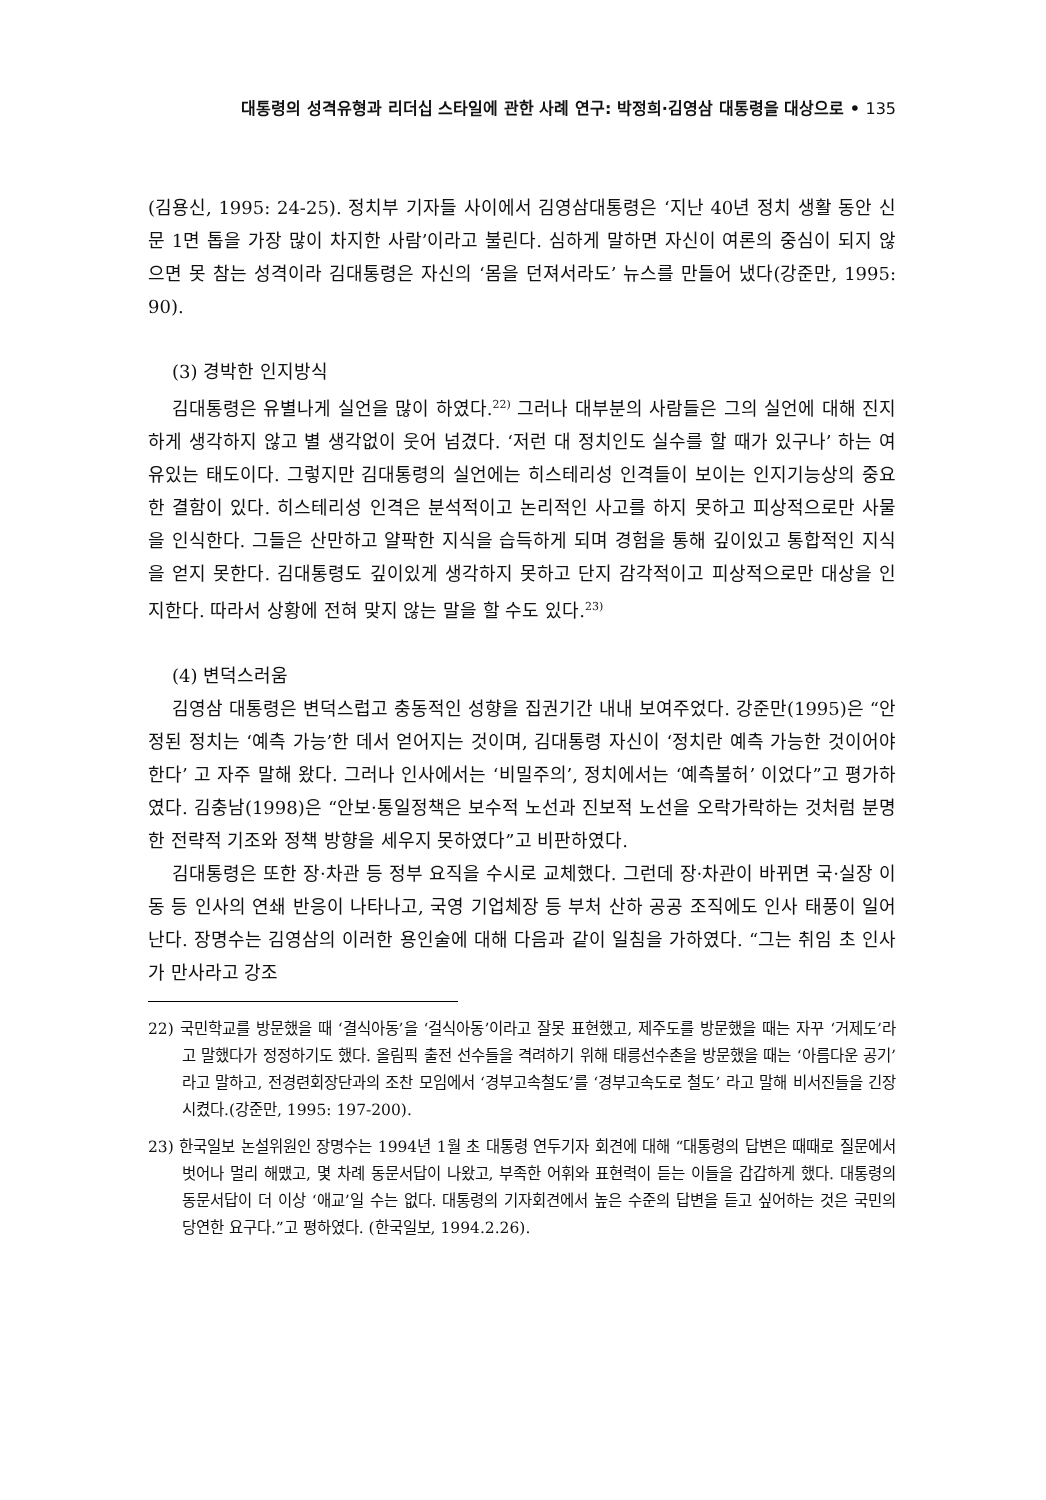대통령의 성격유형과 리더십 스타일에 관한 사례 연구: 박정희·김영삼 대통령을 대상으로 • 135
(김용신, 1995: 24-25). 정치부 기자들 사이에서 김영삼대통령은 ‘지난 40년 정치 생활 동안 신문 1면 톱을 가장 많이 차지한 사람’이라고 불린다. 심하게 말하면 자신이 여론의 중심이 되지 않으면 못 참는 성격이라 김대통령은 자신의 ‘몸을 던져서라도’ 뉴스를 만들어 냈다(강준만, 1995: 90).
(3) 경박한 인지방식
김대통령은 유별나게 실언을 많이 하였다.<sup>22)</sup> 그러나 대부분의 사람들은 그의 실언에 대해 진지하게 생각하지 않고 별 생각없이 웃어 넘겼다. ‘저런 대 정치인도 실수를 할 때가 있구나’ 하는 여유있는 태도이다. 그렇지만 김대통령의 실언에는 히스테리성 인격들이 보이는 인지기능상의 중요한 결함이 있다. 히스테리성 인격은 분석적이고 논리적인 사고를 하지 못하고 피상적으로만 사물을 인식한다. 그들은 산만하고 얄팍한 지식을 습득하게 되며 경험을 통해 깊이있고 통합적인 지식을 얻지 못한다. 김대통령도 깊이있게 생각하지 못하고 단지 감각적이고 피상적으로만 대상을 인지한다. 따라서 상황에 전혀 맞지 않는 말을 할 수도 있다.<sup>23)</sup>
(4) 변덕스러움
김영삼 대통령은 변덕스럽고 충동적인 성향을 집권기간 내내 보여주었다. 강준만(1995)은 “안정된 정치는 ‘예측 가능’한 데서 얻어지는 것이며, 김대통령 자신이 ‘정치란 예측 가능한 것이어야 한다’ 고 자주 말해 왔다. 그러나 인사에서는 ‘비밀주의’, 정치에서는 ‘예측불허’ 이었다”고 평가하였다. 김충남(1998)은 “안보·통일정책은 보수적 노선과 진보적 노선을 오락가락하는 것처럼 분명한 전략적 기조와 정책 방향을 세우지 못하였다”고 비판하였다.
김대통령은 또한 장·차관 등 정부 요직을 수시로 교체했다. 그런데 장·차관이 바뀌면 국·실장 이동 등 인사의 연쇄 반응이 나타나고, 국영 기업체장 등 부처 산하 공공 조직에도 인사 태풍이 일어난다. 장명수는 김영삼의 이러한 용인술에 대해 다음과 같이 일침을 가하였다. “그는 취임 초 인사가 만사라고 강조
22) 국민학교를 방문했을 때 ‘결식아동’을 ‘걸식아동’이라고 잘못 표현했고, 제주도를 방문했을 때는 자꾸 ‘거제도’라고 말했다가 정정하기도 했다. 올림픽 출전 선수들을 격려하기 위해 태릉선수촌을 방문했을 때는 ‘아름다운 공기’라고 말하고, 전경련회장단과의 조찬 모임에서 ‘경부고속철도’를 ‘경부고속도로 철도’ 라고 말해 비서진들을 긴장시켰다.(강준만, 1995: 197-200).
23) 한국일보 논설위원인 장명수는 1994년 1월 초 대통령 연두기자 회견에 대해 “대통령의 답변은 때때로 질문에서 벗어나 멀리 해맸고, 몇 차례 동문서답이 나왔고, 부족한 어휘와 표현력이 듣는 이들을 갑갑하게 했다. 대통령의 동문서답이 더 이상 ‘애교’일 수는 없다. 대통령의 기자회견에서 높은 수준의 답변을 듣고 싶어하는 것은 국민의 당연한 요구다.”고 평하였다. (한국일보, 1994.2.26).